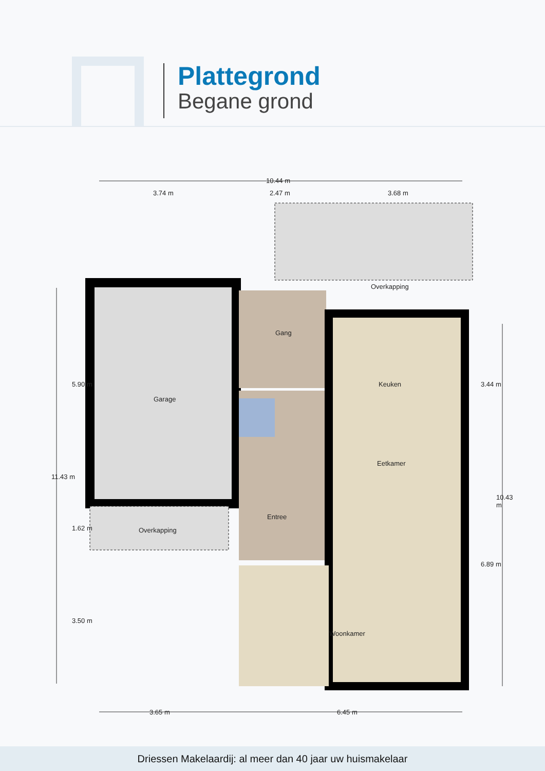Plattegrond
Begane grond
10.44 m
3.74 m 2.47 m 3.68 m
Overkapping
Gang
Keuken
Garage
Eetkamer
Entree
Overkapping
Woonkamer
3.65 m 6.45 m
11.43 m
5.90 m
1.62 m
3.50 m
3.44 m
6.89 m
10.43 m
Driessen Makelaardij: al meer dan 40 jaar uw huismakelaar